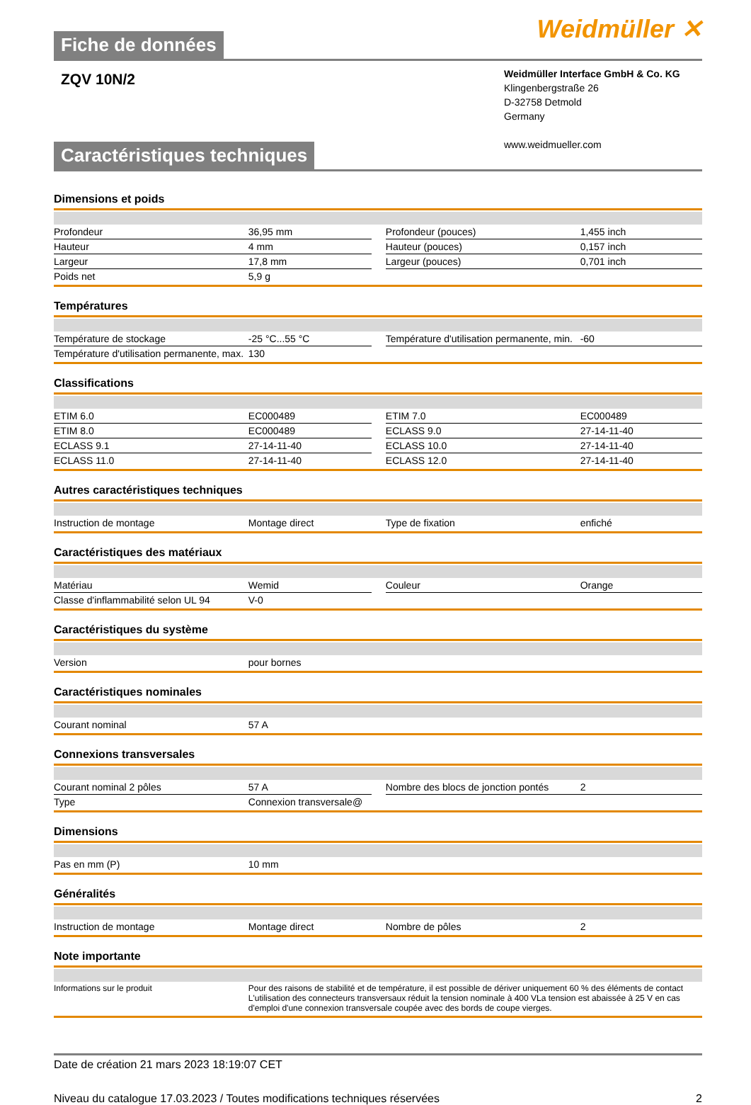Fiche de données
Weidmüller ✕
ZQV 10N/2
Weidmüller Interface GmbH & Co. KG
Klingenbergstraße 26
D-32758 Detmold
Germany
www.weidmueller.com
Caractéristiques techniques
Dimensions et poids
| Profondeur | 36,95 mm | | Profondeur (pouces) | 1,455 inch |
| Hauteur | 4 mm | | Hauteur (pouces) | 0,157 inch |
| Largeur | 17,8 mm | | Largeur (pouces) | 0,701 inch |
| Poids net | 5,9 g | | | |
Températures
| Température de stockage | -25 °C...55 °C | | Température d'utilisation permanente, min. | -60 |
| Température d'utilisation permanente, max. | 130 | | | |
Classifications
| ETIM 6.0 | EC000489 | | ETIM 7.0 | EC000489 |
| ETIM 8.0 | EC000489 | | ECLASS 9.0 | 27-14-11-40 |
| ECLASS 9.1 | 27-14-11-40 | | ECLASS 10.0 | 27-14-11-40 |
| ECLASS 11.0 | 27-14-11-40 | | ECLASS 12.0 | 27-14-11-40 |
Autres caractéristiques techniques
| Instruction de montage | Montage direct | | Type de fixation | enfiché |
Caractéristiques des matériaux
| Matériau | Wemid | | Couleur | Orange |
| Classe d'inflammabilité selon UL 94 | V-0 | | | |
Caractéristiques du système
| Version | pour bornes |
Caractéristiques nominales
| Courant nominal | 57 A |
Connexions transversales
| Courant nominal 2 pôles | 57 A | | Nombre des blocs de jonction pontés | 2 |
| Type | Connexion transversale@ | | | |
Dimensions
| Pas en mm (P) | 10 mm |
Généralités
| Instruction de montage | Montage direct | | Nombre de pôles | 2 |
Note importante
| Informations sur le produit | Pour des raisons de stabilité et de température, il est possible de dériver uniquement 60 % des éléments de contact L'utilisation des connecteurs transversaux réduit la tension nominale à 400 VLa tension est abaissée à 25 V en cas d'emploi d'une connexion transversale coupée avec des bords de coupe vierges. |
Date de création 21 mars 2023 18:19:07 CET
Niveau du catalogue 17.03.2023 / Toutes modifications techniques réservées 2